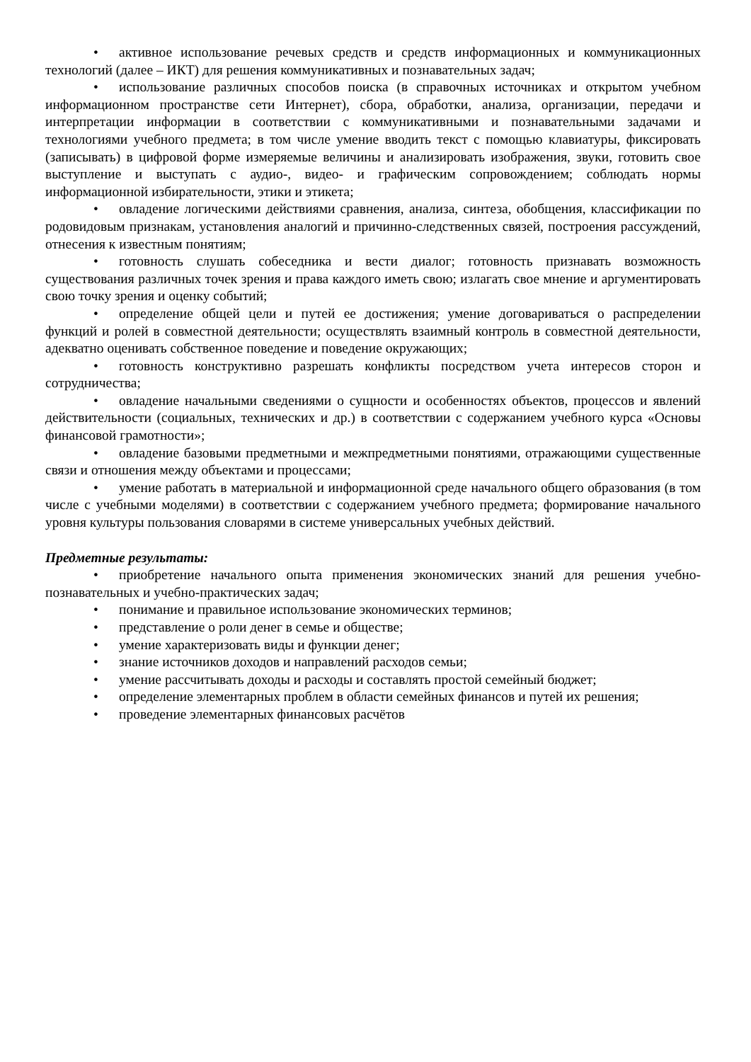• активное использование речевых средств и средств информационных и коммуникационных технологий (далее – ИКТ) для решения коммуникативных и познавательных задач;
• использование различных способов поиска (в справочных источниках и открытом учебном информационном пространстве сети Интернет), сбора, обработки, анализа, организации, передачи и интерпретации информации в соответствии с коммуникативными и познавательными задачами и технологиями учебного предмета; в том числе умение вводить текст с помощью клавиатуры, фиксировать (записывать) в цифровой форме измеряемые величины и анализировать изображения, звуки, готовить свое выступление и выступать с аудио-, видео- и графическим сопровождением; соблюдать нормы информационной избирательности, этики и этикета;
• овладение логическими действиями сравнения, анализа, синтеза, обобщения, классификации по родовидовым признакам, установления аналогий и причинно-следственных связей, построения рассуждений, отнесения к известным понятиям;
• готовность слушать собеседника и вести диалог; готовность признавать возможность существования различных точек зрения и права каждого иметь свою; излагать свое мнение и аргументировать свою точку зрения и оценку событий;
• определение общей цели и путей ее достижения; умение договариваться о распределении функций и ролей в совместной деятельности; осуществлять взаимный контроль в совместной деятельности, адекватно оценивать собственное поведение и поведение окружающих;
• готовность конструктивно разрешать конфликты посредством учета интересов сторон и сотрудничества;
• овладение начальными сведениями о сущности и особенностях объектов, процессов и явлений действительности (социальных, технических и др.) в соответствии с содержанием учебного курса «Основы финансовой грамотности»;
• овладение базовыми предметными и межпредметными понятиями, отражающими существенные связи и отношения между объектами и процессами;
• умение работать в материальной и информационной среде начального общего образования (в том числе с учебными моделями) в соответствии с содержанием учебного предмета; формирование начального уровня культуры пользования словарями в системе универсальных учебных действий.
Предметные результаты:
• приобретение начального опыта применения экономических знаний для решения учебно-познавательных и учебно-практических задач;
• понимание и правильное использование экономических терминов;
• представление о роли денег в семье и обществе;
• умение характеризовать виды и функции денег;
• знание источников доходов и направлений расходов семьи;
• умение рассчитывать доходы и расходы и составлять простой семейный бюджет;
• определение элементарных проблем в области семейных финансов и путей их решения;
• проведение элементарных финансовых расчётов